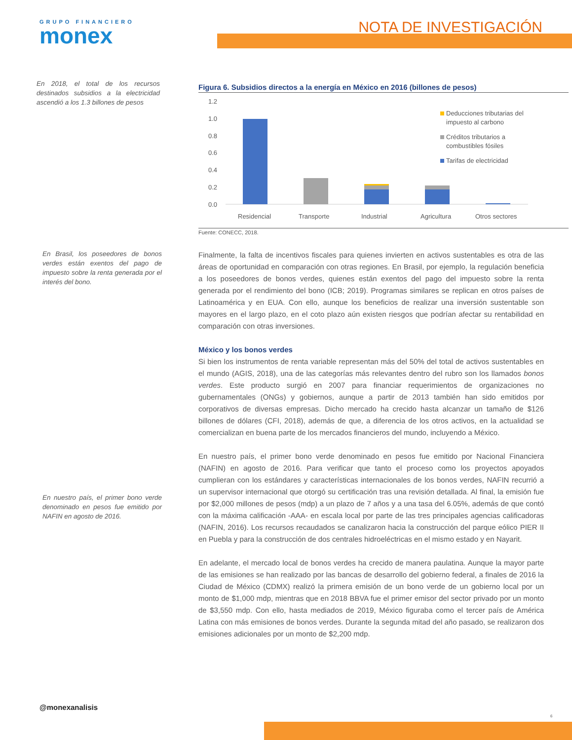GRUPO FINANCIERO
monex
NOTA DE INVESTIGACIÓN
Figura 6. Subsidios directos a la energía en México en 2016 (billones de pesos)
1.2
1.0
0.8
0.6
0.4
0.2
0.0
Residencial
Transporte
Industrial
Agricultura
Otros sectores
Deducciones tributarias del
impuesto al carbono
Créditos tributarios a
combustibles fósiles
Tarifas de electricidad
Fuente: CONECC, 2018.
En 2018, el total de los recursos destinados subsidios a la electricidad ascendió a los 1.3 billones de pesos
En Brasil, los poseedores de bonos verdes están exentos del pago de impuesto sobre la renta generada por el interés del bono.
En nuestro país, el primer bono verde denominado en pesos fue emitido por NAFIN en agosto de 2016.
Finalmente, la falta de incentivos fiscales para quienes invierten en activos sustentables es otra de las áreas de oportunidad en comparación con otras regiones. En Brasil, por ejemplo, la regulación beneficia a los poseedores de bonos verdes, quienes están exentos del pago del impuesto sobre la renta generada por el rendimiento del bono (ICB; 2019). Programas similares se replican en otros países de Latinoamérica y en EUA. Con ello, aunque los beneficios de realizar una inversión sustentable son mayores en el largo plazo, en el coto plazo aún existen riesgos que podrían afectar su rentabilidad en comparación con otras inversiones.
México y los bonos verdes
Si bien los instrumentos de renta variable representan más del 50% del total de activos sustentables en el mundo (AGIS, 2018), una de las categorías más relevantes dentro del rubro son los llamados bonos verdes. Este producto surgió en 2007 para financiar requerimientos de organizaciones no gubernamentales (ONGs) y gobiernos, aunque a partir de 2013 también han sido emitidos por corporativos de diversas empresas. Dicho mercado ha crecido hasta alcanzar un tamaño de $126 billones de dólares (CFI, 2018), además de que, a diferencia de los otros activos, en la actualidad se comercializan en buena parte de los mercados financieros del mundo, incluyendo a México.
En nuestro país, el primer bono verde denominado en pesos fue emitido por Nacional Financiera (NAFIN) en agosto de 2016. Para verificar que tanto el proceso como los proyectos apoyados cumplieran con los estándares y características internacionales de los bonos verdes, NAFIN recurrió a un supervisor internacional que otorgó su certificación tras una revisión detallada. Al final, la emisión fue por $2,000 millones de pesos (mdp) a un plazo de 7 años y a una tasa del 6.05%, además de que contó con la máxima calificación -AAA- en escala local por parte de las tres principales agencias calificadoras (NAFIN, 2016). Los recursos recaudados se canalizaron hacia la construcción del parque eólico PIER II en Puebla y para la construcción de dos centrales hidroeléctricas en el mismo estado y en Nayarit.
En adelante, el mercado local de bonos verdes ha crecido de manera paulatina. Aunque la mayor parte de las emisiones se han realizado por las bancas de desarrollo del gobierno federal, a finales de 2016 la Ciudad de México (CDMX) realizó la primera emisión de un bono verde de un gobierno local por un monto de $1,000 mdp, mientras que en 2018 BBVA fue el primer emisor del sector privado por un monto de $3,550 mdp. Con ello, hasta mediados de 2019, México figuraba como el tercer país de América Latina con más emisiones de bonos verdes. Durante la segunda mitad del año pasado, se realizaron dos emisiones adicionales por un monto de $2,200 mdp.
@monexanalisis
6